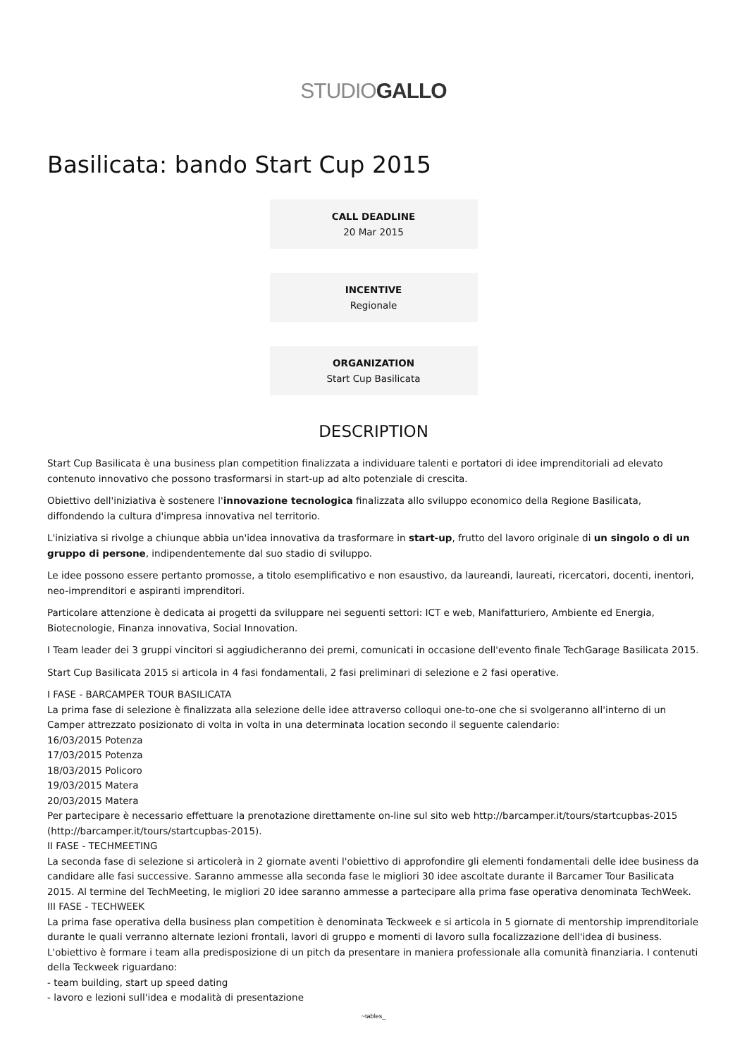STUDIOGALLO
Basilicata: bando Start Cup 2015
CALL DEADLINE
20 Mar 2015
INCENTIVE
Regionale
ORGANIZATION
Start Cup Basilicata
DESCRIPTION
Start Cup Basilicata è una business plan competition finalizzata a individuare talenti e portatori di idee imprenditoriali ad elevato contenuto innovativo che possono trasformarsi in start-up ad alto potenziale di crescita.
Obiettivo dell'iniziativa è sostenere l'innovazione tecnologica finalizzata allo sviluppo economico della Regione Basilicata, diffondendo la cultura d'impresa innovativa nel territorio.
L'iniziativa si rivolge a chiunque abbia un'idea innovativa da trasformare in start-up, frutto del lavoro originale di un singolo o di un gruppo di persone, indipendentemente dal suo stadio di sviluppo.
Le idee possono essere pertanto promosse, a titolo esemplificativo e non esaustivo, da laureandi, laureati, ricercatori, docenti, inentori, neo-imprenditori e aspiranti imprenditori.
Particolare attenzione è dedicata ai progetti da sviluppare nei seguenti settori: ICT e web, Manifatturiero, Ambiente ed Energia, Biotecnologie, Finanza innovativa, Social Innovation.
I Team leader dei 3 gruppi vincitori si aggiudicheranno dei premi, comunicati in occasione dell'evento finale TechGarage Basilicata 2015.
Start Cup Basilicata 2015 si articola in 4 fasi fondamentali, 2 fasi preliminari di selezione e 2 fasi operative.
I FASE - BARCAMPER TOUR BASILICATA
La prima fase di selezione è finalizzata alla selezione delle idee attraverso colloqui one-to-one che si svolgeranno all'interno di un Camper attrezzato posizionato di volta in volta in una determinata location secondo il seguente calendario:
16/03/2015 Potenza
17/03/2015 Potenza
18/03/2015 Policoro
19/03/2015 Matera
20/03/2015 Matera
Per partecipare è necessario effettuare la prenotazione direttamente on-line sul sito web http://barcamper.it/tours/startcupbas-2015 (http://barcamper.it/tours/startcupbas-2015).
II FASE - TECHMEETING
La seconda fase di selezione si articolerà in 2 giornate aventi l'obiettivo di approfondire gli elementi fondamentali delle idee business da candidare alle fasi successive. Saranno ammesse alla seconda fase le migliori 30 idee ascoltate durante il Barcamer Tour Basilicata 2015. Al termine del TechMeeting, le migliori 20 idee saranno ammesse a partecipare alla prima fase operativa denominata TechWeek.
III FASE - TECHWEEK
La prima fase operativa della business plan competition è denominata Teckweek e si articola in 5 giornate di mentorship imprenditoriale durante le quali verranno alternate lezioni frontali, lavori di gruppo e momenti di lavoro sulla focalizzazione dell'idea di business. L'obiettivo è formare i team alla predisposizione di un pitch da presentare in maniera professionale alla comunità finanziaria. I contenuti della Teckweek riguardano:
- team building, start up speed dating
- lavoro e lezioni sull'idea e modalità di presentazione
~tables_